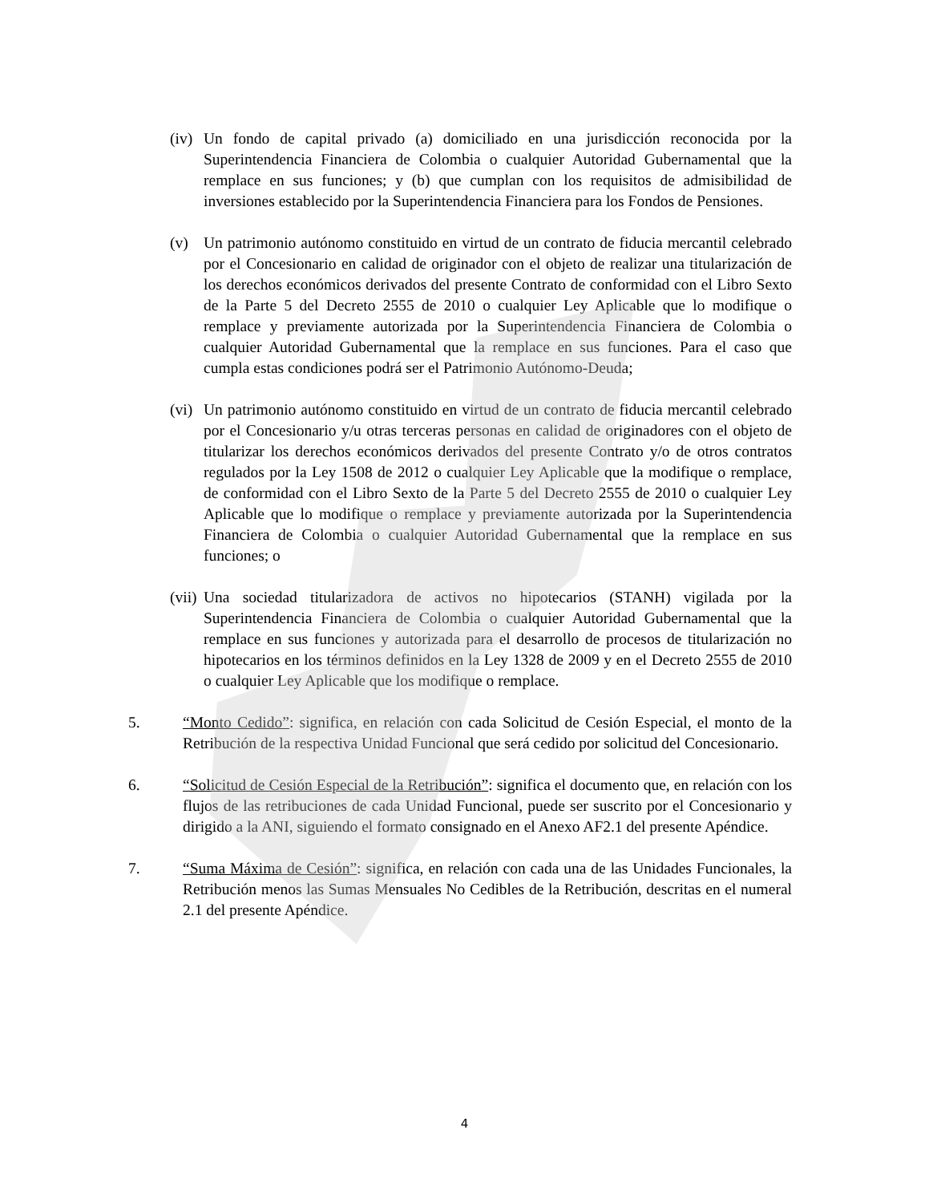(iv) Un fondo de capital privado (a) domiciliado en una jurisdicción reconocida por la Superintendencia Financiera de Colombia o cualquier Autoridad Gubernamental que la remplace en sus funciones; y (b) que cumplan con los requisitos de admisibilidad de inversiones establecido por la Superintendencia Financiera para los Fondos de Pensiones.
(v) Un patrimonio autónomo constituido en virtud de un contrato de fiducia mercantil celebrado por el Concesionario en calidad de originador con el objeto de realizar una titularización de los derechos económicos derivados del presente Contrato de conformidad con el Libro Sexto de la Parte 5 del Decreto 2555 de 2010 o cualquier Ley Aplicable que lo modifique o remplace y previamente autorizada por la Superintendencia Financiera de Colombia o cualquier Autoridad Gubernamental que la remplace en sus funciones. Para el caso que cumpla estas condiciones podrá ser el Patrimonio Autónomo-Deuda;
(vi) Un patrimonio autónomo constituido en virtud de un contrato de fiducia mercantil celebrado por el Concesionario y/u otras terceras personas en calidad de originadores con el objeto de titularizar los derechos económicos derivados del presente Contrato y/o de otros contratos regulados por la Ley 1508 de 2012 o cualquier Ley Aplicable que la modifique o remplace, de conformidad con el Libro Sexto de la Parte 5 del Decreto 2555 de 2010 o cualquier Ley Aplicable que lo modifique o remplace y previamente autorizada por la Superintendencia Financiera de Colombia o cualquier Autoridad Gubernamental que la remplace en sus funciones; o
(vii) Una sociedad titularizadora de activos no hipotecarios (STANH) vigilada por la Superintendencia Financiera de Colombia o cualquier Autoridad Gubernamental que la remplace en sus funciones y autorizada para el desarrollo de procesos de titularización no hipotecarios en los términos definidos en la Ley 1328 de 2009 y en el Decreto 2555 de 2010 o cualquier Ley Aplicable que los modifique o remplace.
5. “Monto Cedido”: significa, en relación con cada Solicitud de Cesión Especial, el monto de la Retribución de la respectiva Unidad Funcional que será cedido por solicitud del Concesionario.
6. “Solicitud de Cesión Especial de la Retribución”: significa el documento que, en relación con los flujos de las retribuciones de cada Unidad Funcional, puede ser suscrito por el Concesionario y dirigido a la ANI, siguiendo el formato consignado en el Anexo AF2.1 del presente Apéndice.
7. “Suma Máxima de Cesión”: significa, en relación con cada una de las Unidades Funcionales, la Retribución menos las Sumas Mensuales No Cedibles de la Retribución, descritas en el numeral 2.1 del presente Apéndice.
4